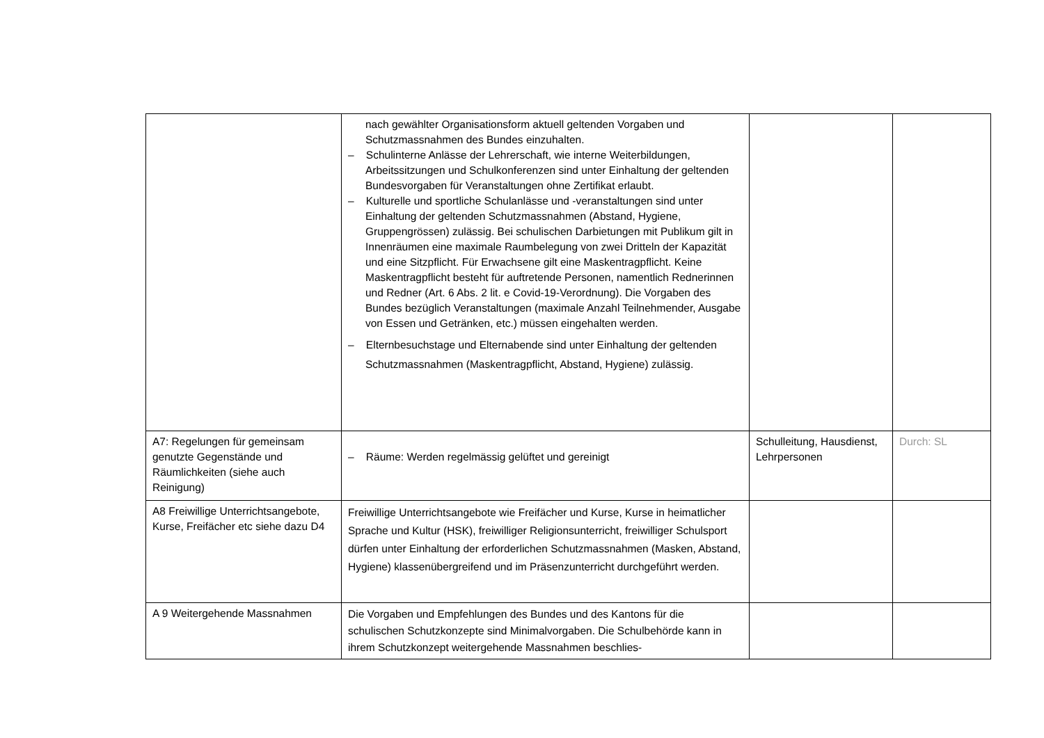| | nach gewählter Organisationsform aktuell geltenden Vorgaben und Schutzmassnahmen des Bundes einzuhalten. – Schulinterne Anlässe der Lehrerschaft, wie interne Weiterbildungen, Arbeitssitzungen und Schulkonferenzen sind unter Einhaltung der geltenden Bundesvorgaben für Veranstaltungen ohne Zertifikat erlaubt. – Kulturelle und sportliche Schulanlässe und -veranstaltungen sind unter Einhaltung der geltenden Schutzmassnahmen (Abstand, Hygiene, Gruppengrössen) zulässig. Bei schulischen Darbietungen mit Publikum gilt in Innenräumen eine maximale Raumbelegung von zwei Dritteln der Kapazität und eine Sitzpflicht. Für Erwachsene gilt eine Maskentragpflicht. Keine Maskentragpflicht besteht für auftretende Personen, namentlich Rednerinnen und Redner (Art. 6 Abs. 2 lit. e Covid-19-Verordnung). Die Vorgaben des Bundes bezüglich Veranstaltungen (maximale Anzahl Teilnehmender, Ausgabe von Essen und Getränken, etc.) müssen eingehalten werden. – Elternbesuchstage und Elternabende sind unter Einhaltung der geltenden Schutzmassnahmen (Maskentragpflicht, Abstand, Hygiene) zulässig. | | |
| A7: Regelungen für gemeinsam genutzte Gegenstände und Räumlichkeiten (siehe auch Reinigung) | – Räume: Werden regelmässig gelüftet und gereinigt | Schulleitung, Hausdienst, Lehrpersonen | Durch: SL |
| A8 Freiwillige Unterrichtsangebote, Kurse, Freifächer etc siehe dazu D4 | Freiwillige Unterrichtsangebote wie Freifächer und Kurse, Kurse in heimatlicher Sprache und Kultur (HSK), freiwilliger Religionsunterricht, freiwilliger Schulsport dürfen unter Einhaltung der erforderlichen Schutzmassnahmen (Masken, Abstand, Hygiene) klassenübergreifend und im Präsenzunterricht durchgeführt werden. | | |
| A 9 Weitergehende Massnahmen | Die Vorgaben und Empfehlungen des Bundes und des Kantons für die schulischen Schutzkonzepte sind Minimalvorgaben. Die Schulbehörde kann in ihrem Schutzkonzept weitergehende Massnahmen beschlies- | | |